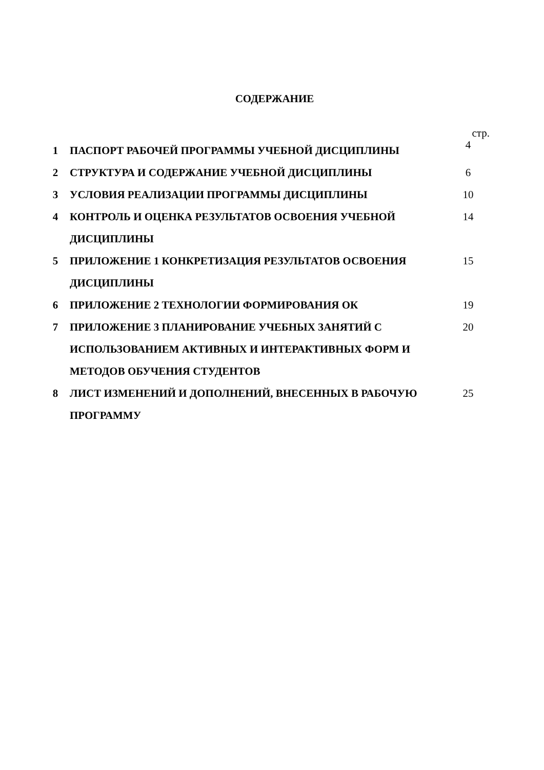СОДЕРЖАНИЕ
стр.
| 1 | ПАСПОРТ РАБОЧЕЙ ПРОГРАММЫ УЧЕБНОЙ ДИСЦИПЛИНЫ | 4 |
| 2 | СТРУКТУРА И СОДЕРЖАНИЕ УЧЕБНОЙ ДИСЦИПЛИНЫ | 6 |
| 3 | УСЛОВИЯ РЕАЛИЗАЦИИ ПРОГРАММЫ ДИСЦИПЛИНЫ | 10 |
| 4 | КОНТРОЛЬ И ОЦЕНКА РЕЗУЛЬТАТОВ ОСВОЕНИЯ УЧЕБНОЙ ДИСЦИПЛИНЫ | 14 |
| 5 | ПРИЛОЖЕНИЕ 1 КОНКРЕТИЗАЦИЯ РЕЗУЛЬТАТОВ ОСВОЕНИЯ ДИСЦИПЛИНЫ | 15 |
| 6 | ПРИЛОЖЕНИЕ 2 ТЕХНОЛОГИИ ФОРМИРОВАНИЯ ОК | 19 |
| 7 | ПРИЛОЖЕНИЕ 3 ПЛАНИРОВАНИЕ УЧЕБНЫХ ЗАНЯТИЙ С ИСПОЛЬЗОВАНИЕМ АКТИВНЫХ И ИНТЕРАКТИВНЫХ ФОРМ И МЕТОДОВ ОБУЧЕНИЯ СТУДЕНТОВ | 20 |
| 8 | ЛИСТ ИЗМЕНЕНИЙ И ДОПОЛНЕНИЙ, ВНЕСЕННЫХ В РАБОЧУЮ ПРОГРАММУ | 25 |